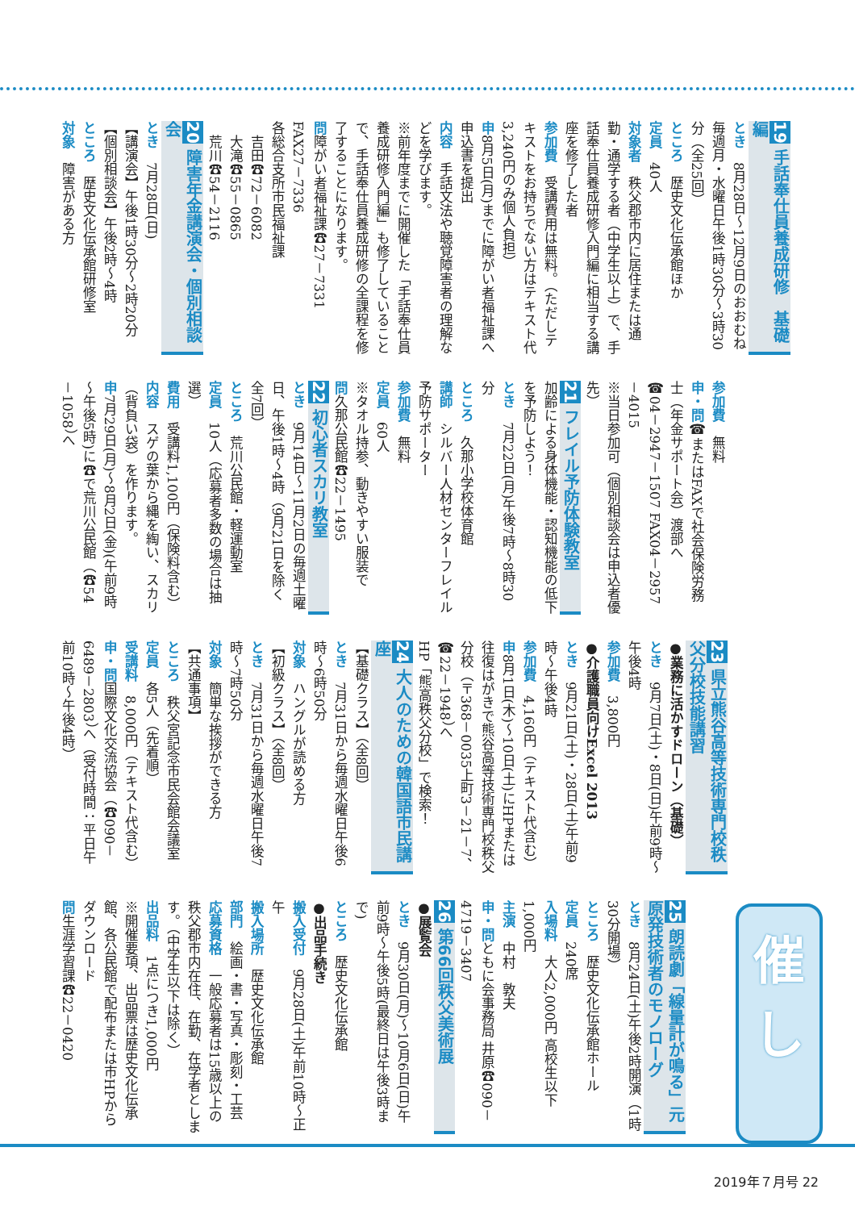19 手話奉仕員養成研修　基礎編
とき　8月28日～12月9日のおおむね毎週月・水曜日午後1時30分～3時30分（全25回）
ところ　歴史文化伝承館ほか
定員　40人
対象者　秩父郡市内に居住または通勤・通学する者（中学生以上）で、手話奉仕員養成研修入門編に相当する講座を修了した者
参加費　受講費用は無料。（ただしテキストをお持ちでない方はテキスト代3,240円のみ個人負担）
申8月5日(月)までに障がい者福祉課へ申込書を提出
内容　手話文法や聴覚障害者の理解などを学びます。
※前年度までに開催した「手話奉仕員養成研修入門編」も修了していることで、手話奉仕員養成研修の全課程を修了することになります。
問障がい者福祉課☎27－7331 FAX27－7336
各総合支所市民福祉課
　吉田☎72－6082
　大滝☎55－0865
　荒川☎54－2116
20 障害年金講演会・個別相談会
とき　7月28日(日)
【講演会】午後1時30分～2時20分
【個別相談会】午後2時～4時
ところ　歴史文化伝承館研修室
対象　障害がある方
参加費　無料
申・問☎またはFAXで社会保険労務士（年金サポート会）渡部へ
☎04－2947－1507 FAX04－2957－4015
※当日参加可（個別相談会は申込者優先）
21 フレイル予防体験教室
加齢による身体機能・認知機能の低下を予防しよう！
とき　7月22日(月)午後7時～8時30分
ところ　久那小学校体育館
講師　シルバー人材センターフレイル予防サポーター
参加費　無料
定員　60人
※タオル持参、動きやすい服装で
問久那公民館☎22－1495
22 初心者スカリ教室
とき　9月14日～11月2日の毎週土曜日、午後1時～4時（9月21日を除く全7回）
ところ　荒川公民館・軽運動室
定員　10人（応募者多数の場合は抽選）
費用　受講料1,100円（保険料含む）
内容　スゲの葉から縄を綯い、スカリ（背負い袋）を作ります。
申7月29日(月)～8月2日(金)(午前9時～午後5時)に☎で荒川公民館（☎54－1058）へ
23 県立熊谷高等技術専門校秩父分校技能講習
●業務に活かすドローン（基礎）
とき　9月7日(土)・8日(日)午前9時～午後4時
参加費　3,800円
●介護職員向けExcel 2013
とき　9月21日(土)・28日(土)午前9時～午後4時
参加費　4,160円（テキスト代含む）
申8月1日(木)～10日(土)にHPまたは往復はがきで熊谷高等技術専門校秩父分校（〒368－0035上町3－21－7、☎22－1948）へ
HP「熊高秩父分校」で検索！
24 大人のための韓国語市民講座
【基礎クラス】（全8回）
とき　7月31日から毎週水曜日午後6時～6時50分
対象　ハングルが読める方
【初級クラス】（全8回）
とき　7月31日から毎週水曜日午後7時～7時50分
対象　簡単な挨拶ができる方
【共通事項】
ところ　秩父宮記念市民会館会議室
定員　各5人（先着順）
受講料　8,000円（テキスト代含む）
申・問国際文化交流協会（☎090－6489－2803）へ（受付時間：平日午前10時～午後4時）
25 朗読劇「線量計が鳴る」元原発技術者のモノローグ
とき　8月24日(土)午後2時開演（1時30分開場）
ところ　歴史文化伝承館ホール
定員　240席
入場料　大人2,000円 高校生以下1,000円
主演　中村　敦夫
申・問ともに会事務局 井原☎090－4719－3407
26 第66回秩父美術展
●展覧会
とき　9月30日(月)～10月6日(日)午前9時～午後5時(最終日は午後3時まで)
ところ　歴史文化伝承館
●出品手続き
搬入受付　9月28日(土)午前10時～正午
搬入場所　歴史文化伝承館
部門　絵画・書・写真・彫刻・工芸
応募資格　一般応募者は15歳以上の秩父郡市内在住、在勤、在学者とします。（中学生以下は除く）
出品料　1点につき1,000円
※開催要項、出品票は歴史文化伝承館、各公民館で配布または市HPからダウンロード
問生涯学習課☎22－0420
催
し
2019年７月号 22